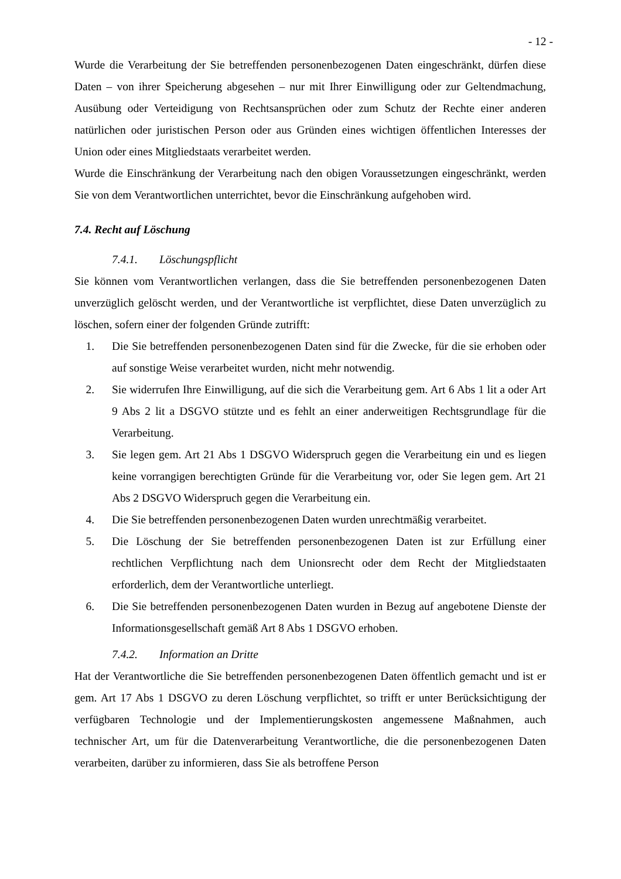- 12 -
Wurde die Verarbeitung der Sie betreffenden personenbezogenen Daten eingeschränkt, dürfen diese Daten – von ihrer Speicherung abgesehen – nur mit Ihrer Einwilligung oder zur Geltendmachung, Ausübung oder Verteidigung von Rechtsansprüchen oder zum Schutz der Rechte einer anderen natürlichen oder juristischen Person oder aus Gründen eines wichtigen öffentlichen Interesses der Union oder eines Mitgliedstaats verarbeitet werden.
Wurde die Einschränkung der Verarbeitung nach den obigen Voraussetzungen eingeschränkt, werden Sie von dem Verantwortlichen unterrichtet, bevor die Einschränkung aufgehoben wird.
7.4. Recht auf Löschung
7.4.1. Löschungspflicht
Sie können vom Verantwortlichen verlangen, dass die Sie betreffenden personenbezogenen Daten unverzüglich gelöscht werden, und der Verantwortliche ist verpflichtet, diese Daten unverzüglich zu löschen, sofern einer der folgenden Gründe zutrifft:
1. Die Sie betreffenden personenbezogenen Daten sind für die Zwecke, für die sie erhoben oder auf sonstige Weise verarbeitet wurden, nicht mehr notwendig.
2. Sie widerrufen Ihre Einwilligung, auf die sich die Verarbeitung gem. Art 6 Abs 1 lit a oder Art 9 Abs 2 lit a DSGVO stützte und es fehlt an einer anderweitigen Rechtsgrundlage für die Verarbeitung.
3. Sie legen gem. Art 21 Abs 1 DSGVO Widerspruch gegen die Verarbeitung ein und es liegen keine vorrangigen berechtigten Gründe für die Verarbeitung vor, oder Sie legen gem. Art 21 Abs 2 DSGVO Widerspruch gegen die Verarbeitung ein.
4. Die Sie betreffenden personenbezogenen Daten wurden unrechtmäßig verarbeitet.
5. Die Löschung der Sie betreffenden personenbezogenen Daten ist zur Erfüllung einer rechtlichen Verpflichtung nach dem Unionsrecht oder dem Recht der Mitgliedstaaten erforderlich, dem der Verantwortliche unterliegt.
6. Die Sie betreffenden personenbezogenen Daten wurden in Bezug auf angebotene Dienste der Informationsgesellschaft gemäß Art 8 Abs 1 DSGVO erhoben.
7.4.2. Information an Dritte
Hat der Verantwortliche die Sie betreffenden personenbezogenen Daten öffentlich gemacht und ist er gem. Art 17 Abs 1 DSGVO zu deren Löschung verpflichtet, so trifft er unter Berücksichtigung der verfügbaren Technologie und der Implementierungskosten angemessene Maßnahmen, auch technischer Art, um für die Datenverarbeitung Verantwortliche, die die personenbezogenen Daten verarbeiten, darüber zu informieren, dass Sie als betroffene Person